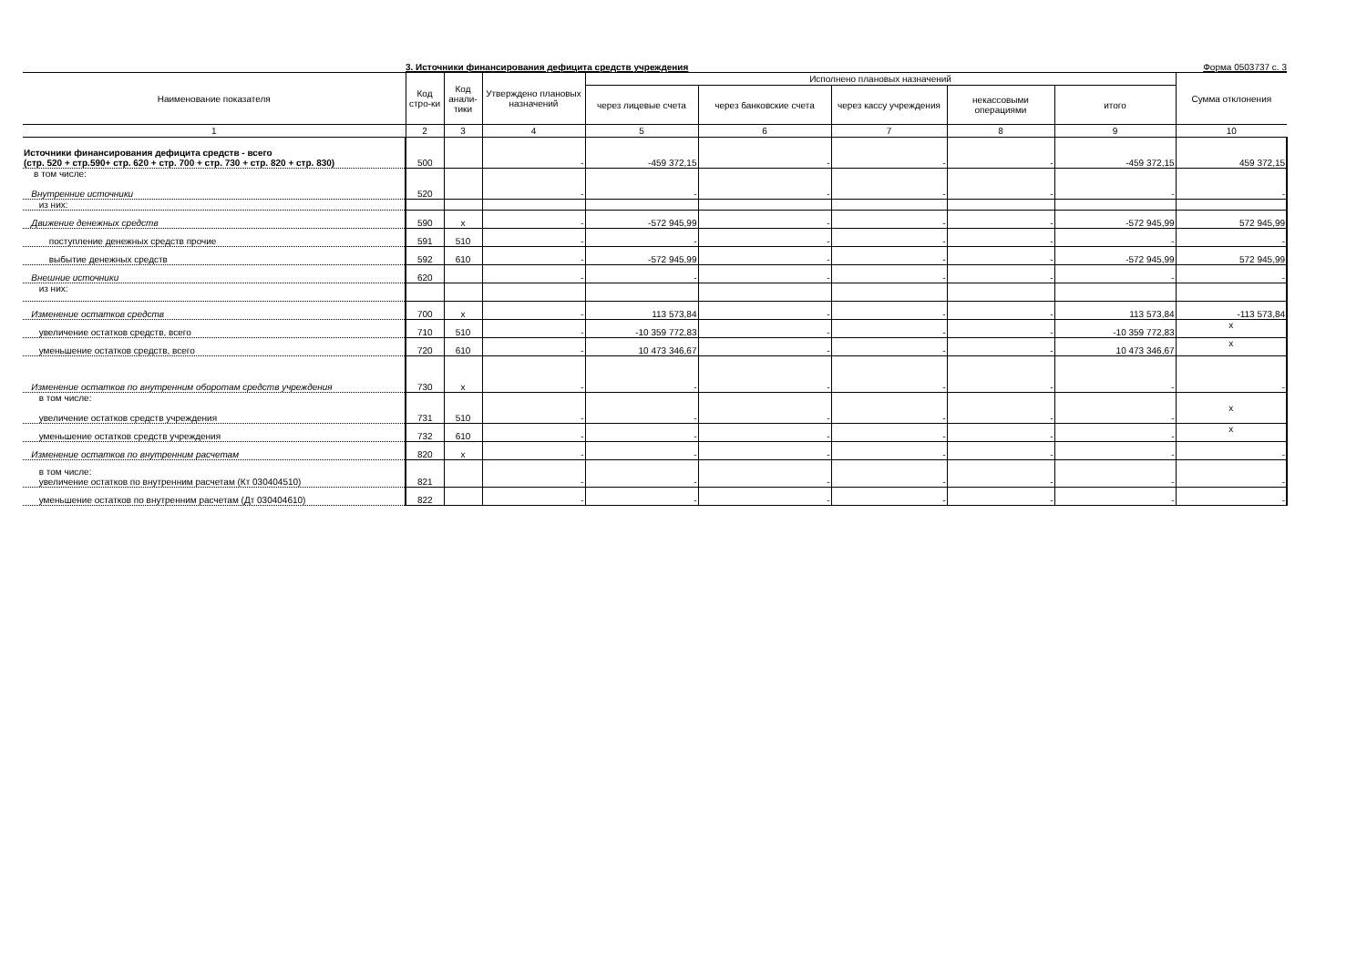3. Источники финансирования дефицита средств учреждения Форма 0503737 с. 3
| Наименование показателя | Код стро-ки | Код анали-тики | Утверждено плановых назначений | Исполнено плановых назначений | | | | | Сумма отклонения |
| --- | --- | --- | --- | --- | --- | --- | --- | --- | --- |
| | | | | через лицевые счета | через банковские счета | через кассу учреждения | некассовыми операциями | итого | |
| 1 | 2 | 3 | 4 | 5 | 6 | 7 | 8 | 9 | 10 |
| Источники финансирования дефицита средств - всего (стр. 520 + стр.590+ стр. 620 + стр. 700 + стр. 730 + стр. 820 + стр. 830) | 500 | | - | -459 372,15 | - | - | - | -459 372,15 | 459 372,15 |
| в том числе: Внутренние источники | 520 | | - | - | - | - | - | - | - |
| из них: | | | | | | | | | |
| Движение денежных средств | 590 | x | - | -572 945,99 | - | - | - | -572 945,99 | 572 945,99 |
| поступление денежных средств прочие | 591 | 510 | - | - | - | - | - | - | - |
| выбытие денежных средств | 592 | 610 | - | -572 945,99 | - | - | - | -572 945,99 | 572 945,99 |
| Внешние источники | 620 | | - | - | - | - | - | - | - |
| из них: | | | | | | | | | |
| Изменение остатков средств | 700 | x | - | 113 573,84 | - | - | - | 113 573,84 | -113 573,84 |
| увеличение остатков средств, всего | 710 | 510 | - | -10 359 772,83 | - | - | - | -10 359 772,83 | x |
| уменьшение остатков средств, всего | 720 | 610 | - | 10 473 346,67 | - | - | - | 10 473 346,67 | x |
| Изменение остатков по внутренним оборотам средств учреждения | 730 | x | - | - | - | - | - | - | - |
| в том числе: увеличение остатков средств учреждения | 731 | 510 | - | - | - | - | - | - | x |
| уменьшение остатков средств учреждения | 732 | 610 | - | - | - | - | - | - | x |
| Изменение остатков по внутренним расчетам | 820 | x | - | - | - | - | - | - | - |
| в том числе: увеличение остатков по внутренним расчетам (Кт 030404510) | 821 | | - | - | - | - | - | - | - |
| уменьшение остатков по внутренним расчетам (Дт 030404610) | 822 | | - | - | - | - | - | - | - |